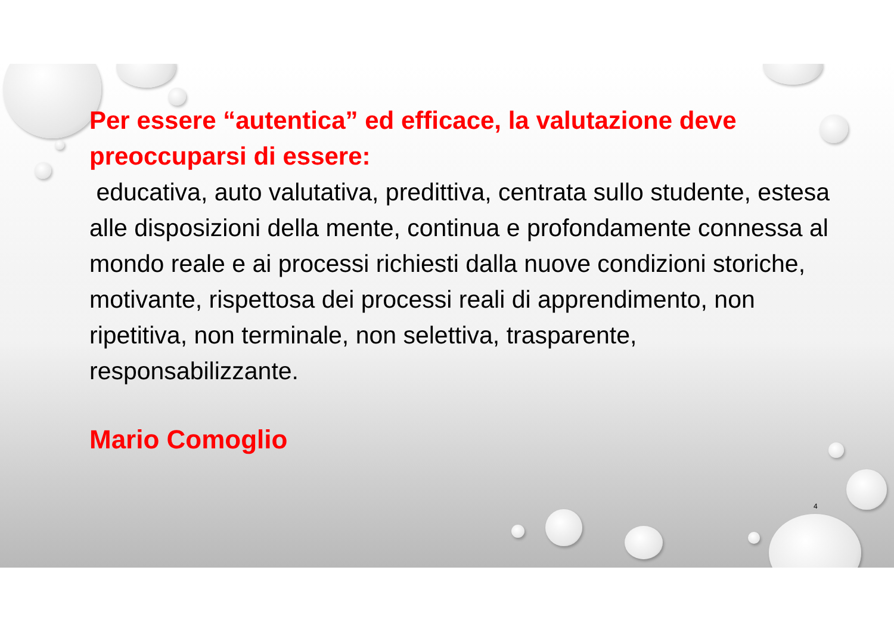Per essere “autentica” ed efficace, la valutazione deve preoccuparsi di essere:
educativa, auto valutativa, predittiva, centrata sullo studente, estesa alle disposizioni della mente, continua e profondamente connessa al mondo reale e ai processi richiesti dalla nuove condizioni storiche, motivante, rispettosa dei processi reali di apprendimento, non ripetitiva, non terminale, non selettiva, trasparente, responsabilizzante.
Mario Comoglio
4